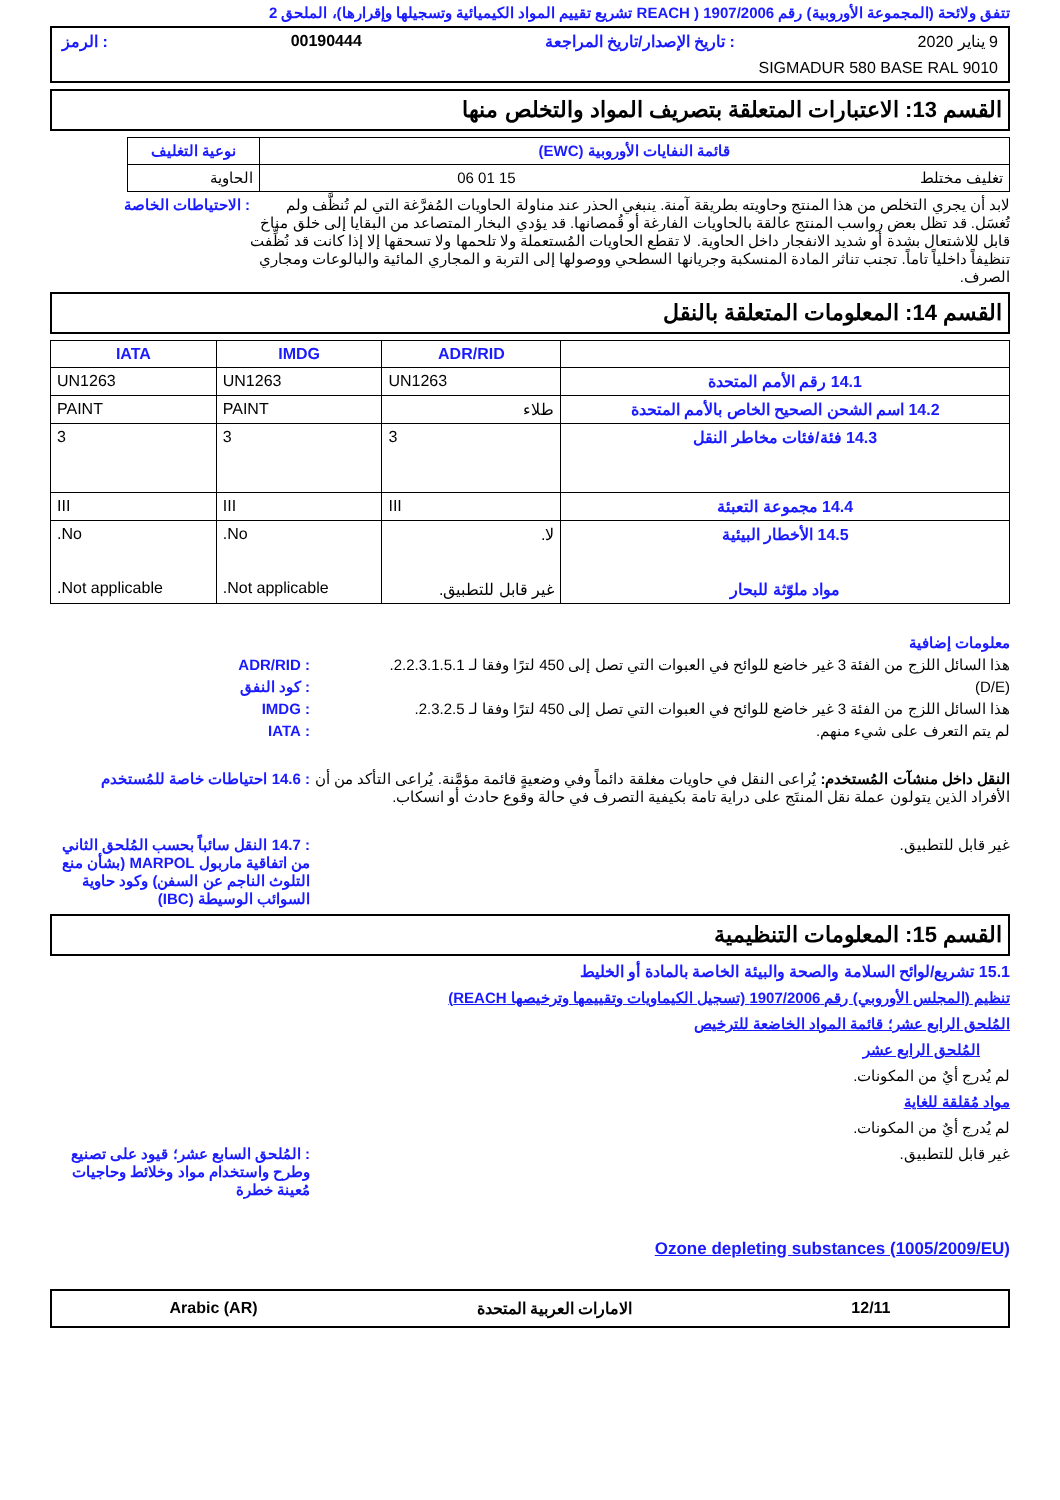تتفق ولائحة (المجموعة الأوروبية) رقم 1907/2006 ( REACH تشريع تقييم المواد الكيميائية وتسجيلها وإقرارها)، الملحق 2
9 يناير 2020 : تاريخ الإصدار/تاريخ المراجعة 00190444 : الرمز
SIGMADUR 580 BASE RAL 9010
القسم 13: الاعتبارات المتعلقة بتصريف المواد والتخلص منها
| قائمة النفايات الأوروبية (EWC) | نوعية التغليف |
| --- | --- |
| تغليف مختلط 15 01 06 | الحاوية |
لابد أن يجري التخلص من هذا المنتج وحاويته بطريقة آمنة. ينبغي الحذر عند مناولة الحاويات المُفرَّغة التي لم تُنظَّف ولم تُغسَل. قد تظل بعض رواسب المنتج عالقة بالحاويات الفارغة أو قُمصانها. قد يؤدي البخار المتصاعد من البقايا إلى خلق مناخ قابل للاشتعال بشدة أو شديد الانفجار داخل الحاوية. لا تقطع الحاويات المُستعملة ولا تلحمها ولا تسحقها إلا إذا كانت قد نُظِّفت تنظيفاً داخلياً تاماً. تجنب تناثر المادة المنسكبة وجريانها السطحي ووصولها إلى التربة و المجاري المائية والبالوعات ومجاري الصرف.
: الاحتياطات الخاصة
القسم 14: المعلومات المتعلقة بالنقل
| | ADR/RID | IMDG | IATA |
| --- | --- | --- | --- |
| 14.1 رقم الأمم المتحدة | UN1263 | UN1263 | UN1263 |
| 14.2 اسم الشحن الصحيح الخاص بالأمم المتحدة | طلاء | PAINT | PAINT |
| 14.3 فئة/فئات مخاطر النقل | 3 | 3 | 3 |
| 14.4 مجموعة التعبئة | III | III | III |
| 14.5 الأخطار البيئية مواد ملوّثة للبحار | لا. غير قابل للتطبيق. | No. Not applicable. | No. Not applicable. |
معلومات إضافية
هذا السائل اللزج من الفئة 3 غير خاضع للوائح في العبوات التي تصل إلى 450 لترًا وفقا لـ 2.2.3.1.5.1.
: ADR/RID
(D/E) : كود النفق
هذا السائل اللزج من الفئة 3 غير خاضع للوائح في العبوات التي تصل إلى 450 لترًا وفقا لـ 2.3.2.5.
: IMDG
لم يتم التعرف على شيء منهم. : IATA
النقل داخل منشآت المُستخدم: يُراعى النقل في حاويات مغلقة دائماً وفي وضعيةٍ قائمة مؤمَّنة. يُراعى التأكد من أن الأفراد الذين يتولون عملة نقل المنتَج على دراية تامة بكيفية التصرف في حالة وقوع حادث أو انسكاب.
: 14.6 احتياطات خاصة للمُستخدم
غير قابل للتطبيق. : 14.7 النقل سائباً بحسب المُلحق الثاني من اتفاقية ماربول MARPOL (بشأن منع التلوث الناجم عن السفن) وكود حاوية السوائب الوسيطة (IBC)
القسم 15: المعلومات التنظيمية
15.1 تشريع/لوائح السلامة والصحة والبيئة الخاصة بالمادة أو الخليط
تنظيم (المجلس الأوروبي) رقم 1907/2006 (تسجيل الكيماويات وتقييمها وترخيصها REACH)
المُلحق الرابع عشر؛ قائمة المواد الخاضعة للترخيص
المُلحق الرابع عشر
لم يُدرج أيٌ من المكونات.
مواد مُقلقة للغاية
لم يُدرج أيٌ من المكونات.
غير قابل للتطبيق. : المُلحق السابع عشر؛ قيود على تصنيع وطرح واستخدام مواد وخلائط وحاجيات مُعينة خطرة
Ozone depleting substances (1005/2009/EU)
12/11 الامارات العربية المتحدة Arabic (AR)